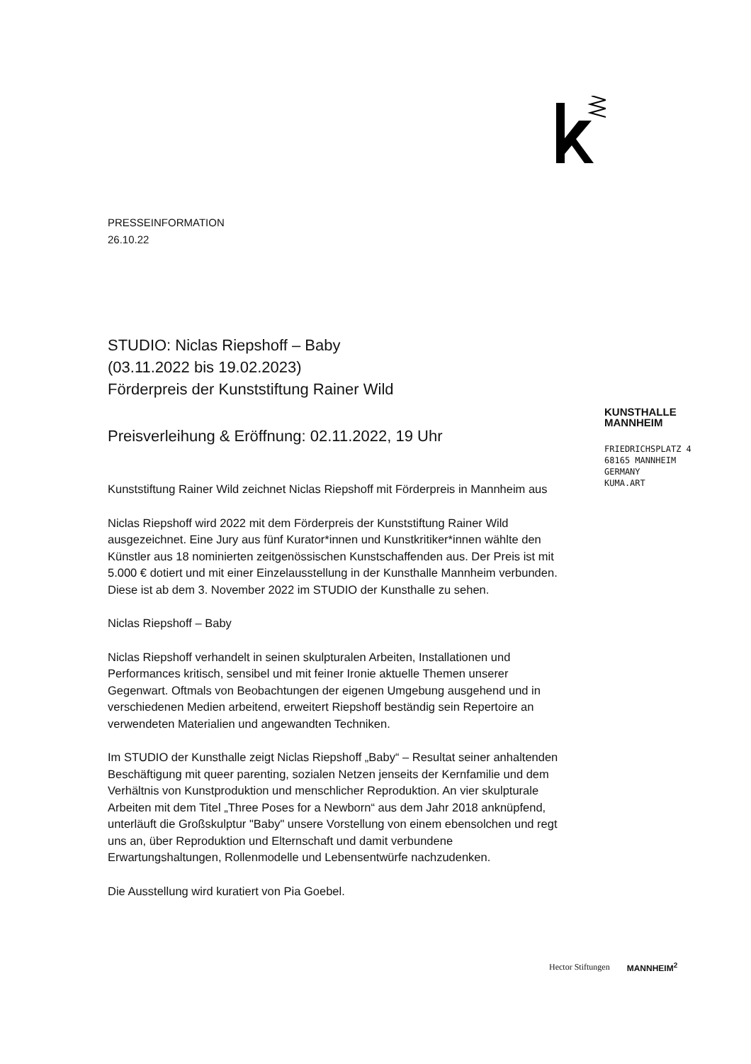KUNSTHALLE
MANNHEIM
FRIEDRICHSPLATZ 4
68165 MANNHEIM
GERMANY
KUMA.ART
PRESSEINFORMATION
26.10.22
STUDIO: Niclas Riepshoff – Baby
(03.11.2022 bis 19.02.2023)
Förderpreis der Kunststiftung Rainer Wild
Preisverleihung & Eröffnung: 02.11.2022, 19 Uhr
Kunststiftung Rainer Wild zeichnet Niclas Riepshoff mit Förderpreis in Mannheim aus
Niclas Riepshoff wird 2022 mit dem Förderpreis der Kunststiftung Rainer Wild ausgezeichnet. Eine Jury aus fünf Kurator*innen und Kunstkritiker*innen wählte den Künstler aus 18 nominierten zeitgenössischen Kunstschaffenden aus. Der Preis ist mit 5.000 € dotiert und mit einer Einzelausstellung in der Kunsthalle Mannheim verbunden. Diese ist ab dem 3. November 2022 im STUDIO der Kunsthalle zu sehen.
Niclas Riepshoff – Baby
Niclas Riepshoff verhandelt in seinen skulpturalen Arbeiten, Installationen und Performances kritisch, sensibel und mit feiner Ironie aktuelle Themen unserer Gegenwart. Oftmals von Beobachtungen der eigenen Umgebung ausgehend und in verschiedenen Medien arbeitend, erweitert Riepshoff beständig sein Repertoire an verwendeten Materialien und angewandten Techniken.
Im STUDIO der Kunsthalle zeigt Niclas Riepshoff „Baby“ – Resultat seiner anhaltenden Beschäftigung mit queer parenting, sozialen Netzen jenseits der Kernfamilie und dem Verhältnis von Kunstproduktion und menschlicher Reproduktion. An vier skulpturale Arbeiten mit dem Titel „Three Poses for a Newborn“ aus dem Jahr 2018 anknüpfend, unterläuft die Großskulptur "Baby" unsere Vorstellung von einem ebensolchen und regt uns an, über Reproduktion und Elternschaft und damit verbundene Erwartungshaltungen, Rollenmodelle und Lebensentwürfe nachzudenken.
Die Ausstellung wird kuratiert von Pia Goebel.
Hector Stiftungen MANNHEIM<sup>2</sup>